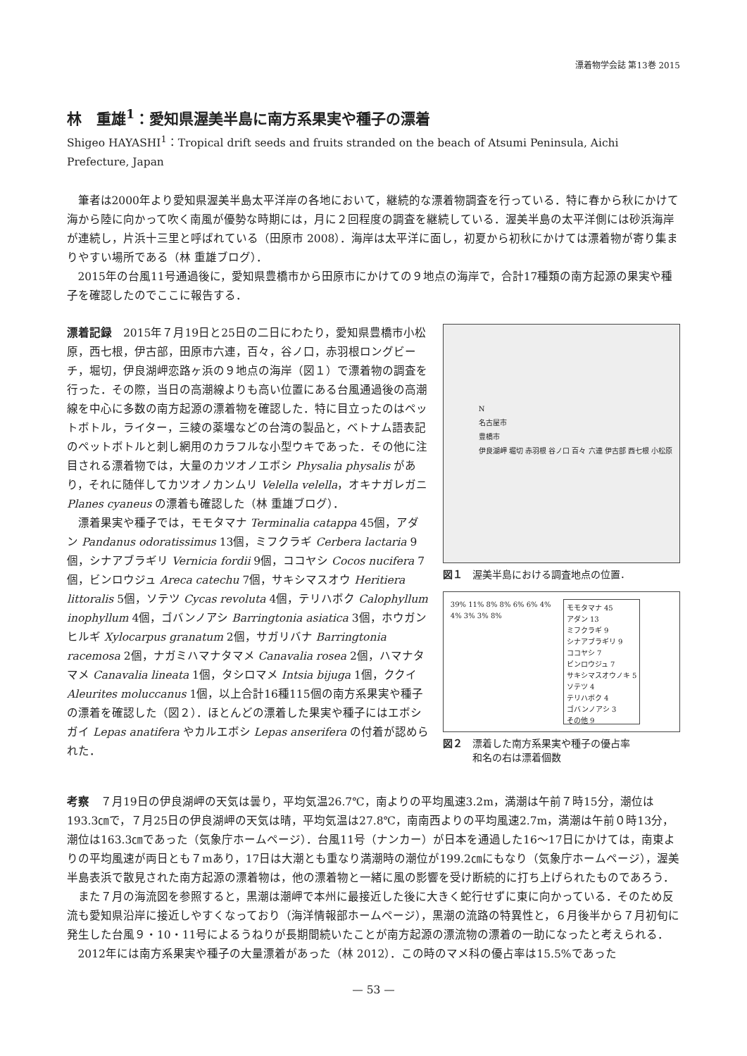漂着物学会誌 第13巻 2015
林　重雄<sup>1</sup>：愛知県渥美半島に南方系果実や種子の漂着
Shigeo HAYASHI<sup>1</sup>：Tropical drift seeds and fruits stranded on the beach of Atsumi Peninsula, Aichi Prefecture, Japan
筆者は2000年より愛知県渥美半島太平洋岸の各地において，継続的な漂着物調査を行っている．特に春から秋にかけて海から陸に向かって吹く南風が優勢な時期には，月に２回程度の調査を継続している．渥美半島の太平洋側には砂浜海岸が連続し，片浜十三里と呼ばれている（田原市 2008）．海岸は太平洋に面し，初夏から初秋にかけては漂着物が寄り集まりやすい場所である（林 重雄ブログ）．
2015年の台風11号通過後に，愛知県豊橋市から田原市にかけての９地点の海岸で，合計17種類の南方起源の果実や種子を確認したのでここに報告する．
漂着記録　2015年７月19日と25日の二日にわたり，愛知県豊橋市小松原，西七根，伊古部，田原市六連，百々，谷ノ口，赤羽根ロングビーチ，堀切，伊良湖岬恋路ヶ浜の９地点の海岸（図１）で漂着物の調査を行った．その際，当日の高潮線よりも高い位置にある台風通過後の高潮線を中心に多数の南方起源の漂着物を確認した．特に目立ったのはペットボトル，ライター，三綾の薬壜などの台湾の製品と，ベトナム語表記のペットボトルと刺し網用のカラフルな小型ウキであった．その他に注目される漂着物では，大量のカツオノエボシ Physalia physalis があり，それに随伴してカツオノカンムリ Velella velella，オキナガレガニ Planes cyaneus の漂着も確認した（林 重雄ブログ）．
漂着果実や種子では，モモタマナ Terminalia catappa 45個，アダン Pandanus odoratissimus 13個，ミフクラギ Cerbera lactaria 9個，シナアブラギリ Vernicia fordii 9個，ココヤシ Cocos nucifera 7個，ビンロウジュ Areca catechu 7個，サキシマスオウ Heritiera littoralis 5個，ソテツ Cycas revoluta 4個，テリハボク Calophyllum inophyllum 4個，ゴバンノアシ Barringtonia asiatica 3個，ホウガンヒルギ Xylocarpus granatum 2個，サガリバナ Barringtonia racemosa 2個，ナガミハマナタマメ Canavalia rosea 2個，ハマナタマメ Canavalia lineata 1個，タシロマメ Intsia bijuga 1個，ククイ Aleurites moluccanus 1個，以上合計16種115個の南方系果実や種子の漂着を確認した（図２）．ほとんどの漂着した果実や種子にはエボシガイ Lepas anatifera やカルエボシ Lepas anserifera の付着が認められた．
N
名古屋市
豊橋市
伊良湖岬 堀切 赤羽根 谷ノ口 百々 六連 伊古部 西七根 小松原
図１　渥美半島における調査地点の位置．
39% 11% 8% 8% 6% 6% 4% 4% 3% 3% 8%
モモタマナ 45
アダン 13
ミフクラギ 9
シナアブラギリ 9
ココヤシ 7
ビンロウジュ 7
サキシマスオウノキ 5
ソテツ 4
テリハボク 4
ゴバンノアシ 3
その他 9
図２　漂着した南方系果実や種子の優占率
　　　和名の右は漂着個数
考察　７月19日の伊良湖岬の天気は曇り，平均気温26.7℃，南よりの平均風速3.2m，満潮は午前７時15分，潮位は193.3㎝で，７月25日の伊良湖岬の天気は晴，平均気温は27.8℃，南南西よりの平均風速2.7m，満潮は午前０時13分，潮位は163.3㎝であった（気象庁ホームページ）．台風11号（ナンカー）が日本を通過した16〜17日にかけては，南東よりの平均風速が両日とも７mあり，17日は大潮とも重なり満潮時の潮位が199.2㎝にもなり（気象庁ホームページ），渥美半島表浜で散見された南方起源の漂着物は，他の漂着物と一緒に風の影響を受け断続的に打ち上げられたものであろう．
また７月の海流図を参照すると，黒潮は潮岬で本州に最接近した後に大きく蛇行せずに東に向かっている．そのため反流も愛知県沿岸に接近しやすくなっており（海洋情報部ホームページ），黒潮の流路の特異性と，６月後半から７月初旬に発生した台風９・10・11号によるうねりが長期間続いたことが南方起源の漂流物の漂着の一助になったと考えられる．
2012年には南方系果実や種子の大量漂着があった（林 2012）．この時のマメ科の優占率は15.5%であった
— 53 —